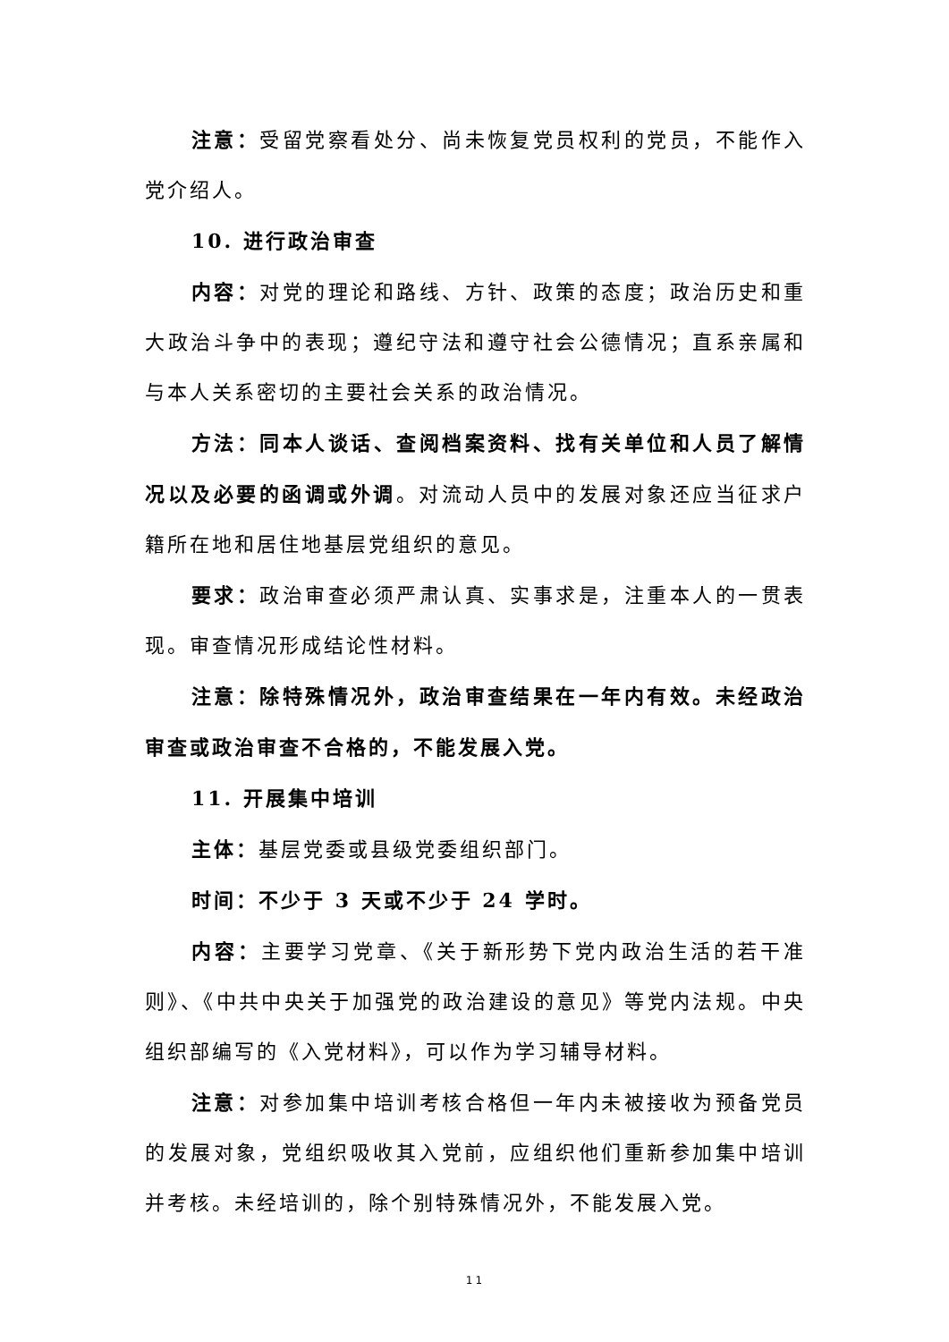注意：受留党察看处分、尚未恢复党员权利的党员，不能作入党介绍人。
10. 进行政治审查
内容：对党的理论和路线、方针、政策的态度；政治历史和重大政治斗争中的表现；遵纪守法和遵守社会公德情况；直系亲属和与本人关系密切的主要社会关系的政治情况。
方法：同本人谈话、查阅档案资料、找有关单位和人员了解情况以及必要的函调或外调。对流动人员中的发展对象还应当征求户籍所在地和居住地基层党组织的意见。
要求：政治审查必须严肃认真、实事求是，注重本人的一贯表现。审查情况形成结论性材料。
注意：除特殊情况外，政治审查结果在一年内有效。未经政治审查或政治审查不合格的，不能发展入党。
11. 开展集中培训
主体：基层党委或县级党委组织部门。
时间：不少于 3 天或不少于 24 学时。
内容：主要学习党章、《关于新形势下党内政治生活的若干准则》、《中共中央关于加强党的政治建设的意见》等党内法规。中央组织部编写的《入党材料》，可以作为学习辅导材料。
注意：对参加集中培训考核合格但一年内未被接收为预备党员的发展对象，党组织吸收其入党前，应组织他们重新参加集中培训并考核。未经培训的，除个别特殊情况外，不能发展入党。
11